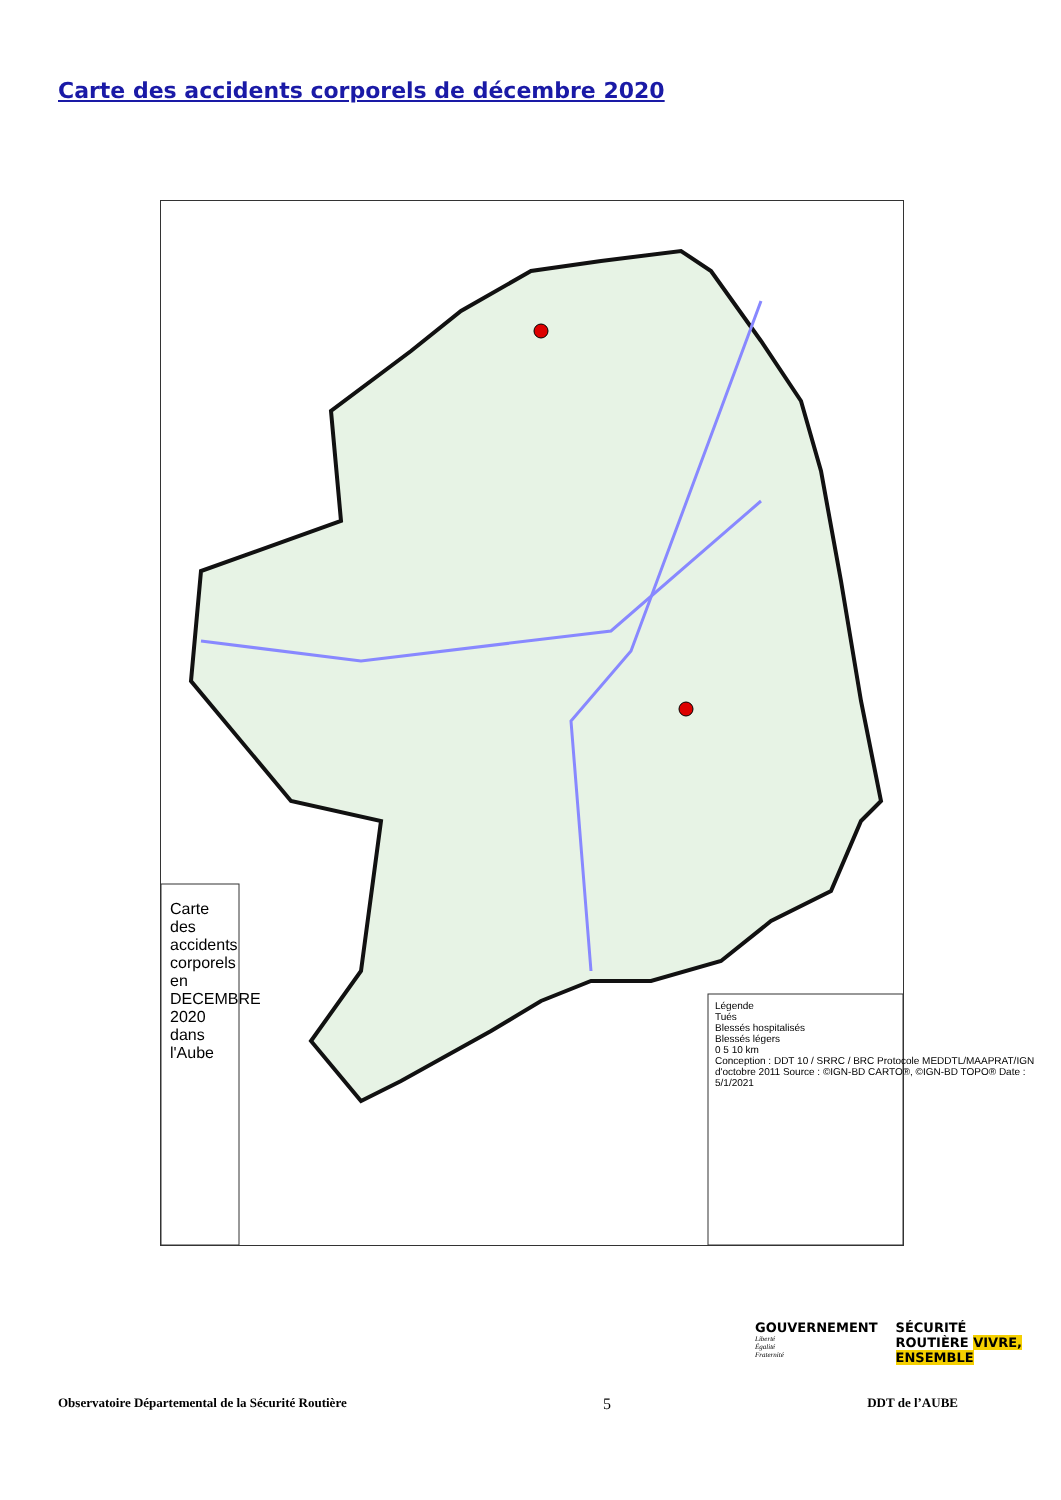Carte des accidents corporels de décembre 2020
Carte des accidents corporels en DECEMBRE 2020 dans l'Aube
Légende
Tués
Blessés hospitalisés
Blessés légers
0 5 10 km
Conception : DDT 10 / SRRC / BRC Protocole MEDDTL/MAAPRAT/IGN d'octobre 2011 Source : ©IGN-BD CARTO®, ©IGN-BD TOPO® Date : 5/1/2021
GOUVERNEMENT
Liberté
Égalité
Fraternité
SÉCURITÉ
ROUTIÈRE VIVRE,
ENSEMBLE
Observatoire Départemental de la Sécurité Routière 5 DDT de l’AUBE